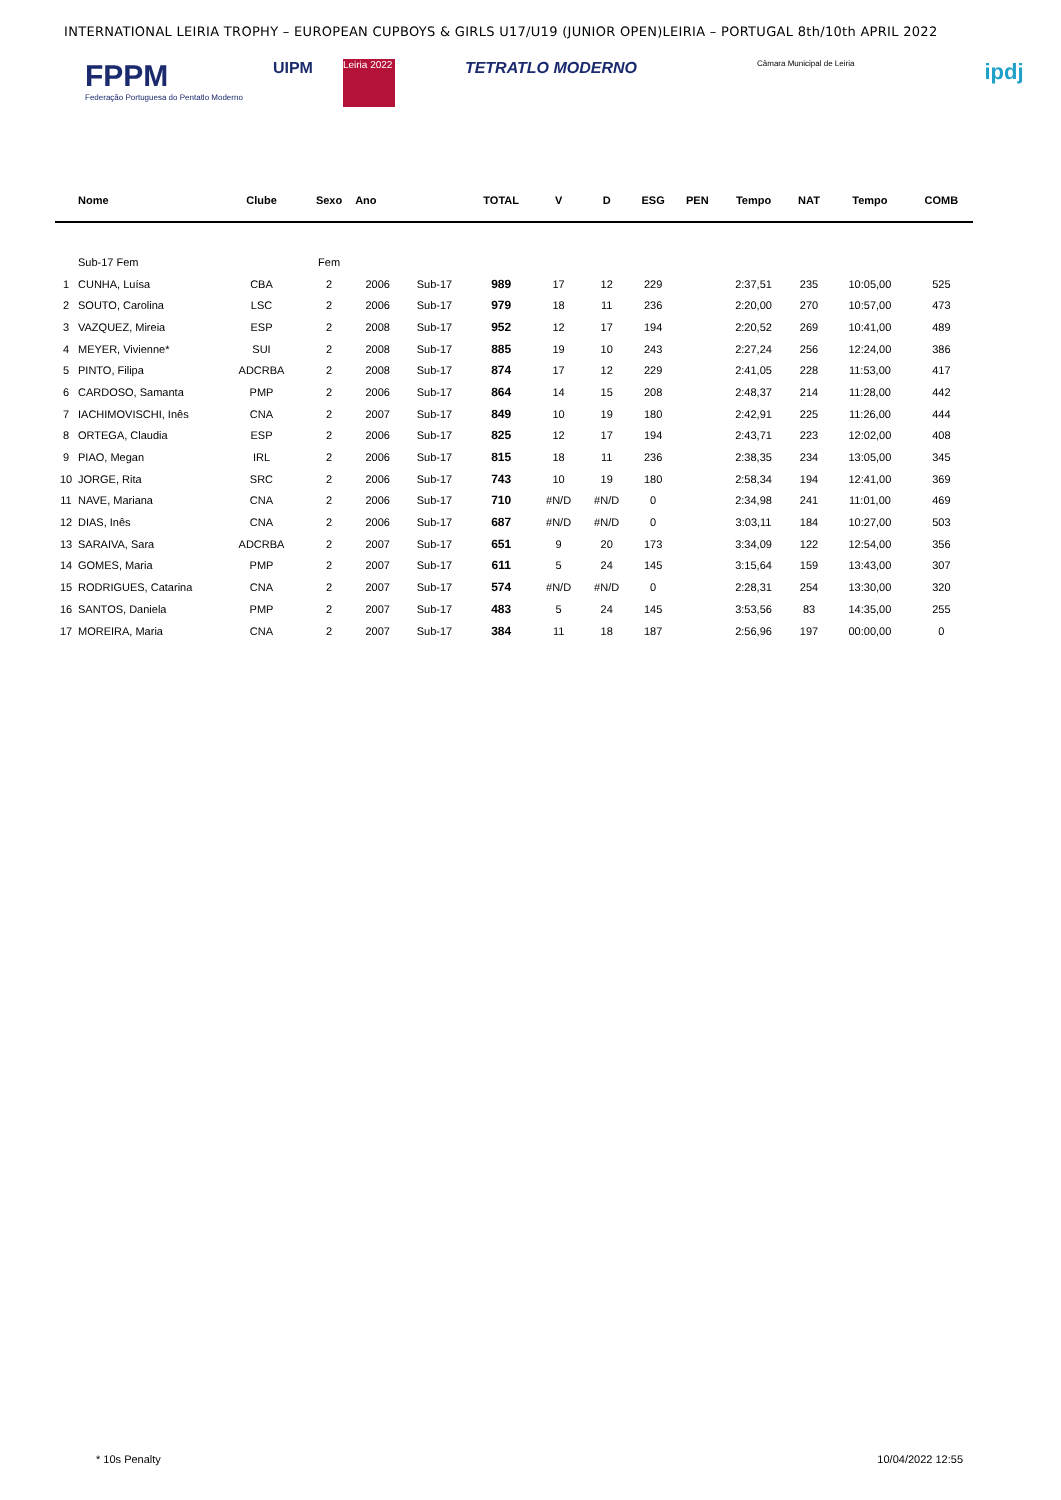INTERNATIONAL LEIRIA TROPHY – EUROPEAN CUPBOYS & GIRLS U17/U19 (JUNIOR OPEN)LEIRIA – PORTUGAL 8th/10th APRIL 2022
FPPM
Federação Portuguesa do Pentatlo Moderno
UIPM
Leiria 2022
TETRATLO MODERNO
Câmara Municipal de Leiria
ipdj
| | Nome | Clube | Sexo | Ano | | TOTAL | V | D | ESG | PEN | Tempo | NAT | Tempo | COMB |
| --- | --- | --- | --- | --- | --- | --- | --- | --- | --- | --- | --- | --- | --- | --- |
| | Sub-17 Fem | | Fem | | | | | | | | | | | |
| 1 | CUNHA, Luísa | CBA | 2 | 2006 | Sub-17 | 989 | 17 | 12 | 229 | | 2:37,51 | 235 | 10:05,00 | 525 |
| 2 | SOUTO, Carolina | LSC | 2 | 2006 | Sub-17 | 979 | 18 | 11 | 236 | | 2:20,00 | 270 | 10:57,00 | 473 |
| 3 | VAZQUEZ, Mireia | ESP | 2 | 2008 | Sub-17 | 952 | 12 | 17 | 194 | | 2:20,52 | 269 | 10:41,00 | 489 |
| 4 | MEYER, Vivienne* | SUI | 2 | 2008 | Sub-17 | 885 | 19 | 10 | 243 | | 2:27,24 | 256 | 12:24,00 | 386 |
| 5 | PINTO, Filipa | ADCRBA | 2 | 2008 | Sub-17 | 874 | 17 | 12 | 229 | | 2:41,05 | 228 | 11:53,00 | 417 |
| 6 | CARDOSO, Samanta | PMP | 2 | 2006 | Sub-17 | 864 | 14 | 15 | 208 | | 2:48,37 | 214 | 11:28,00 | 442 |
| 7 | IACHIMOVISCHI, Inês | CNA | 2 | 2007 | Sub-17 | 849 | 10 | 19 | 180 | | 2:42,91 | 225 | 11:26,00 | 444 |
| 8 | ORTEGA, Claudia | ESP | 2 | 2006 | Sub-17 | 825 | 12 | 17 | 194 | | 2:43,71 | 223 | 12:02,00 | 408 |
| 9 | PIAO, Megan | IRL | 2 | 2006 | Sub-17 | 815 | 18 | 11 | 236 | | 2:38,35 | 234 | 13:05,00 | 345 |
| 10 | JORGE, Rita | SRC | 2 | 2006 | Sub-17 | 743 | 10 | 19 | 180 | | 2:58,34 | 194 | 12:41,00 | 369 |
| 11 | NAVE, Mariana | CNA | 2 | 2006 | Sub-17 | 710 | #N/D | #N/D | 0 | | 2:34,98 | 241 | 11:01,00 | 469 |
| 12 | DIAS, Inês | CNA | 2 | 2006 | Sub-17 | 687 | #N/D | #N/D | 0 | | 3:03,11 | 184 | 10:27,00 | 503 |
| 13 | SARAIVA, Sara | ADCRBA | 2 | 2007 | Sub-17 | 651 | 9 | 20 | 173 | | 3:34,09 | 122 | 12:54,00 | 356 |
| 14 | GOMES, Maria | PMP | 2 | 2007 | Sub-17 | 611 | 5 | 24 | 145 | | 3:15,64 | 159 | 13:43,00 | 307 |
| 15 | RODRIGUES, Catarina | CNA | 2 | 2007 | Sub-17 | 574 | #N/D | #N/D | 0 | | 2:28,31 | 254 | 13:30,00 | 320 |
| 16 | SANTOS, Daniela | PMP | 2 | 2007 | Sub-17 | 483 | 5 | 24 | 145 | | 3:53,56 | 83 | 14:35,00 | 255 |
| 17 | MOREIRA, Maria | CNA | 2 | 2007 | Sub-17 | 384 | 11 | 18 | 187 | | 2:56,96 | 197 | 00:00,00 | 0 |
* 10s Penalty 10/04/2022 12:55